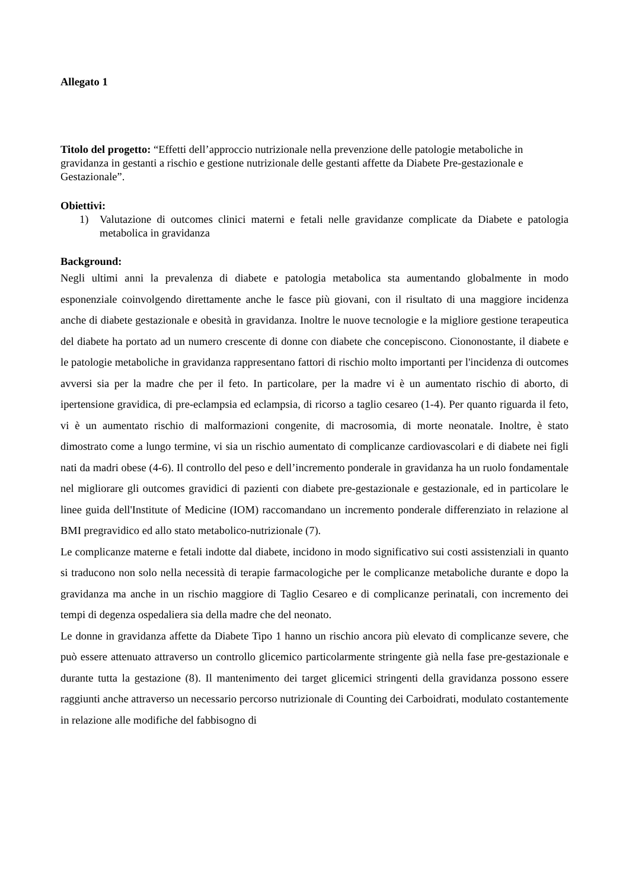Allegato 1
Titolo del progetto: “Effetti dell’approccio nutrizionale nella prevenzione delle patologie metaboliche in gravidanza in gestanti a rischio e gestione nutrizionale delle gestanti affette da Diabete Pre-gestazionale e Gestazionale”.
Obiettivi:
1) Valutazione di outcomes clinici materni e fetali nelle gravidanze complicate da Diabete e patologia metabolica in gravidanza
Background:
Negli ultimi anni la prevalenza di diabete e patologia metabolica sta aumentando globalmente in modo esponenziale coinvolgendo direttamente anche le fasce più giovani, con il risultato di una maggiore incidenza anche di diabete gestazionale e obesità in gravidanza. Inoltre le nuove tecnologie e la migliore gestione terapeutica del diabete ha portato ad un numero crescente di donne con diabete che concepiscono. Ciononostante, il diabete e le patologie metaboliche in gravidanza rappresentano fattori di rischio molto importanti per l'incidenza di outcomes avversi sia per la madre che per il feto. In particolare, per la madre vi è un aumentato rischio di aborto, di ipertensione gravidica, di pre-eclampsia ed eclampsia, di ricorso a taglio cesareo (1-4). Per quanto riguarda il feto, vi è un aumentato rischio di malformazioni congenite, di macrosomia, di morte neonatale. Inoltre, è stato dimostrato come a lungo termine, vi sia un rischio aumentato di complicanze cardiovascolari e di diabete nei figli nati da madri obese (4-6). Il controllo del peso e dell’incremento ponderale in gravidanza ha un ruolo fondamentale nel migliorare gli outcomes gravidici di pazienti con diabete pre-gestazionale e gestazionale, ed in particolare le linee guida dell'Institute of Medicine (IOM) raccomandano un incremento ponderale differenziato in relazione al BMI pregravidico ed allo stato metabolico-nutrizionale (7).
Le complicanze materne e fetali indotte dal diabete, incidono in modo significativo sui costi assistenziali in quanto si traducono non solo nella necessità di terapie farmacologiche per le complicanze metaboliche durante e dopo la gravidanza ma anche in un rischio maggiore di Taglio Cesareo e di complicanze perinatali, con incremento dei tempi di degenza ospedaliera sia della madre che del neonato.
Le donne in gravidanza affette da Diabete Tipo 1 hanno un rischio ancora più elevato di complicanze severe, che può essere attenuato attraverso un controllo glicemico particolarmente stringente già nella fase pre-gestazionale e durante tutta la gestazione (8). Il mantenimento dei target glicemici stringenti della gravidanza possono essere raggiunti anche attraverso un necessario percorso nutrizionale di Counting dei Carboidrati, modulato costantemente in relazione alle modifiche del fabbisogno di